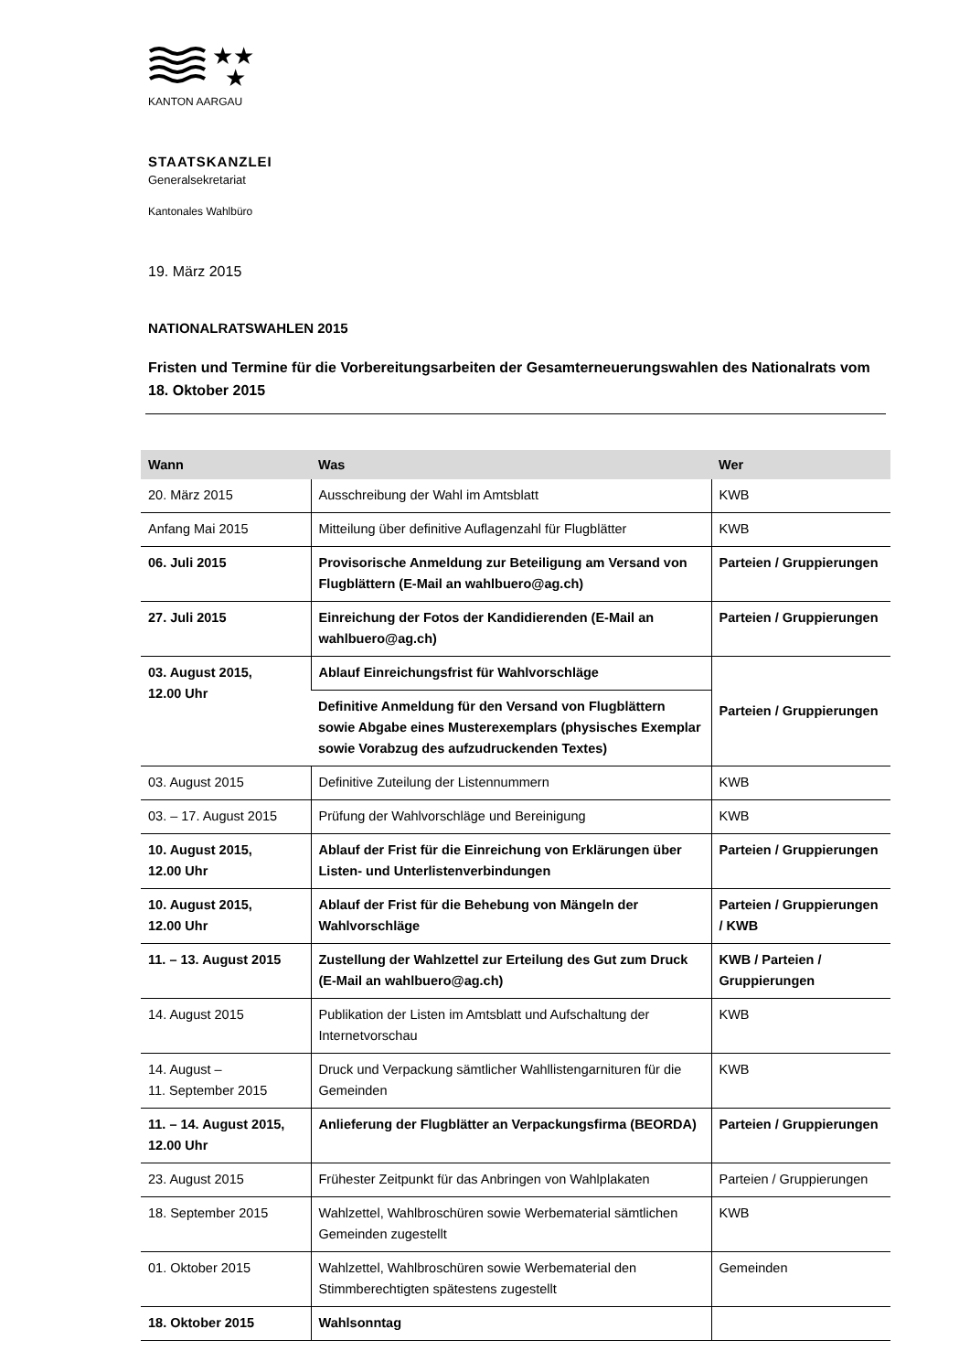★★
★
KANTON AARGAU
STAATSKANZLEI
Generalsekretariat
Kantonales Wahlbüro
19. März 2015
NATIONALRATSWAHLEN 2015
Fristen und Termine für die Vorbereitungsarbeiten der Gesamterneuerungswahlen des Nationalrats vom 18. Oktober 2015
| Wann | Was | Wer |
| --- | --- | --- |
| 20. März 2015 | Ausschreibung der Wahl im Amtsblatt | KWB |
| Anfang Mai 2015 | Mitteilung über definitive Auflagenzahl für Flugblätter | KWB |
| 06. Juli 2015 | Provisorische Anmeldung zur Beteiligung am Versand von Flugblättern (E-Mail an wahlbuero@ag.ch) | Parteien / Gruppierungen |
| 27. Juli 2015 | Einreichung der Fotos der Kandidierenden (E-Mail an wahlbuero@ag.ch) | Parteien / Gruppierungen |
| 03. August 2015, 12.00 Uhr | Ablauf Einreichungsfrist für Wahlvorschläge | Parteien / Gruppierungen |
| | Definitive Anmeldung für den Versand von Flugblättern sowie Abgabe eines Musterexemplars (physisches Exemplar sowie Vorabzug des aufzudruckenden Textes) | |
| 03. August 2015 | Definitive Zuteilung der Listennummern | KWB |
| 03. – 17. August 2015 | Prüfung der Wahlvorschläge und Bereinigung | KWB |
| 10. August 2015, 12.00 Uhr | Ablauf der Frist für die Einreichung von Erklärungen über Listen- und Unterlistenverbindungen | Parteien / Gruppierungen |
| 10. August 2015, 12.00 Uhr | Ablauf der Frist für die Behebung von Mängeln der Wahlvorschläge | Parteien / Gruppierungen / KWB |
| 11. – 13. August 2015 | Zustellung der Wahlzettel zur Erteilung des Gut zum Druck (E-Mail an wahlbuero@ag.ch) | KWB / Parteien / Gruppierungen |
| 14. August 2015 | Publikation der Listen im Amtsblatt und Aufschaltung der Internetvorschau | KWB |
| 14. August – 11. September 2015 | Druck und Verpackung sämtlicher Wahllistengarnituren für die Gemeinden | KWB |
| 11. – 14. August 2015, 12.00 Uhr | Anlieferung der Flugblätter an Verpackungsfirma (BEORDA) | Parteien / Gruppierungen |
| 23. August 2015 | Frühester Zeitpunkt für das Anbringen von Wahlplakaten | Parteien / Gruppierungen |
| 18. September 2015 | Wahlzettel, Wahlbroschüren sowie Werbematerial sämtlichen Gemeinden zugestellt | KWB |
| 01. Oktober 2015 | Wahlzettel, Wahlbroschüren sowie Werbematerial den Stimmberechtigten spätestens zugestellt | Gemeinden |
| 18. Oktober 2015 | Wahlsonntag | |